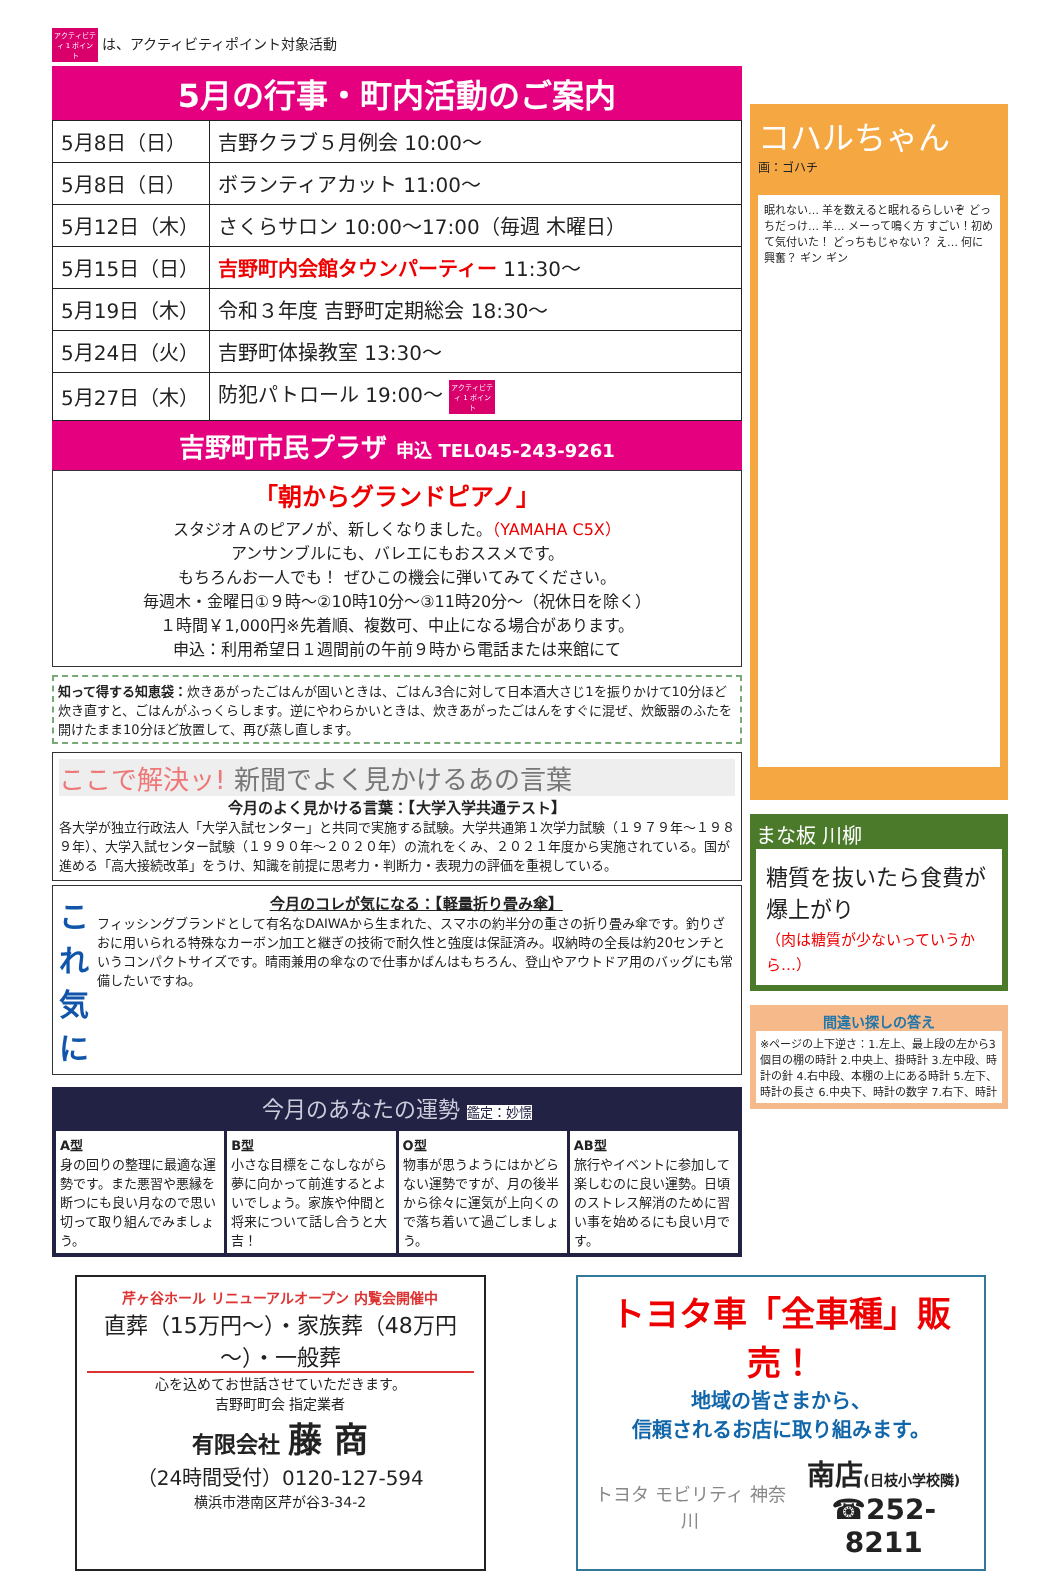アクティビティ 1 ポイント は、アクティビティポイント対象活動
5月の行事・町内活動のご案内
| 5月8日（日） | 吉野クラブ５月例会 10:00～ |
| 5月8日（日） | ボランティアカット 11:00～ |
| 5月12日（木） | さくらサロン 10:00～17:00（毎週 木曜日） |
| 5月15日（日） | 吉野町内会館タウンパーティー 11:30～ |
| 5月19日（木） | 令和３年度 吉野町定期総会 18:30～ |
| 5月24日（火） | 吉野町体操教室 13:30～ |
| 5月27日（木） | 防犯パトロール 19:00～ アクティビティ 1 ポイント |
吉野町市民プラザ 申込 TEL045-243-9261
「朝からグランドピアノ」
スタジオＡのピアノが、新しくなりました。（YAMAHA C5X）
アンサンブルにも、バレエにもおススメです。
もちろんお一人でも！ ぜひこの機会に弾いてみてください。
毎週木・金曜日①９時～②10時10分～③11時20分～（祝休日を除く）
１時間￥1,000円※先着順、複数可、中止になる場合があります。
申込：利用希望日１週間前の午前９時から電話または来館にて
知って得する知恵袋：炊きあがったごはんが固いときは、ごはん3合に対して日本酒大さじ1を振りかけて10分ほど炊き直すと、ごはんがふっくらします。逆にやわらかいときは、炊きあがったごはんをすぐに混ぜ、炊飯器のふたを開けたまま10分ほど放置して、再び蒸し直します。
ここで解決ッ! 新聞でよく見かけるあの言葉
今月のよく見かける言葉：【大学入学共通テスト】
各大学が独立行政法人「大学入試センター」と共同で実施する試験。大学共通第１次学力試験（１９７９年～１９８９年）、大学入試センター試験（１９９０年～２０２０年）の流れをくみ、２０２１年度から実施されている。国が進める「高大接続改革」をうけ、知識を前提に思考力・判断力・表現力の評価を重視している。
これ気に
今月のコレが気になる：【軽量折り畳み傘】
フィッシングブランドとして有名なDAIWAから生まれた、スマホの約半分の重さの折り畳み傘です。釣りざおに用いられる特殊なカーボン加工と継ぎの技術で耐久性と強度は保証済み。収納時の全長は約20センチというコンパクトサイズです。晴雨兼用の傘なので仕事かばんはもちろん、登山やアウトドア用のバッグにも常備したいですね。
今月のあなたの運勢 鑑定：妙憬
A型
身の回りの整理に最適な運勢です。また悪習や悪縁を断つにも良い月なので思い切って取り組んでみましょう。
B型
小さな目標をこなしながら夢に向かって前進するとよいでしょう。家族や仲間と将来について話し合うと大吉！
O型
物事が思うようにはかどらない運勢ですが、月の後半から徐々に運気が上向くので落ち着いて過ごしましょう。
AB型
旅行やイベントに参加して楽しむのに良い運勢。日頃のストレス解消のために習い事を始めるにも良い月です。
コハルちゃん
画：ゴハチ
眠れない… 羊を数えると眠れるらしいぞ どっちだっけ… 羊… メーって鳴く方 すごい！初めて気付いた！ どっちもじゃない？ え… 何に興奮？ ギン ギン
まな板 川柳
糖質を抜いたら食費が爆上がり
（肉は糖質が少ないっていうから…）
間違い探しの答え
※ページの上下逆さ：1.左上、最上段の左から3個目の棚の時計 2.中央上、掛時計 3.左中段、時計の針 4.右中段、本棚の上にある時計 5.左下、時計の長さ 6.中央下、時計の数字 7.右下、時計
芹ヶ谷ホール リニューアルオープン 内覧会開催中
直葬（15万円～）・家族葬（48万円～）・一般葬
心を込めてお世話させていただきます。
吉野町町会 指定業者
有限会社 藤 商
（24時間受付）0120-127-594
横浜市港南区芹が谷3-34-2
トヨタ車「全車種」販売！
地域の皆さまから、
信頼されるお店に取り組みます。
トヨタ モビリティ 神奈川 南店(日枝小学校隣)
☎252-8211